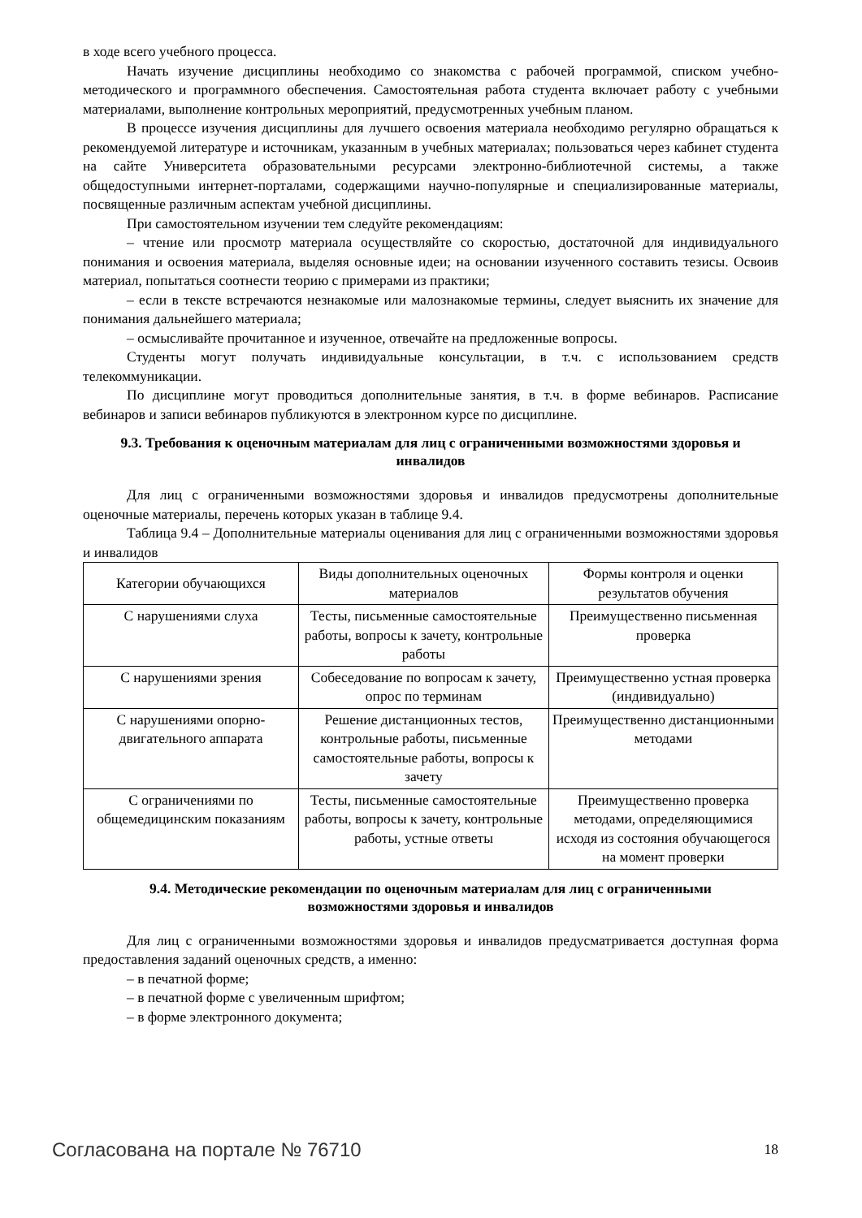в ходе всего учебного процесса.
Начать изучение дисциплины необходимо со знакомства с рабочей программой, списком учебно-методического и программного обеспечения. Самостоятельная работа студента включает работу с учебными материалами, выполнение контрольных мероприятий, предусмотренных учебным планом.
В процессе изучения дисциплины для лучшего освоения материала необходимо регулярно обращаться к рекомендуемой литературе и источникам, указанным в учебных материалах; пользоваться через кабинет студента на сайте Университета образовательными ресурсами электронно-библиотечной системы, а также общедоступными интернет-порталами, содержащими научно-популярные и специализированные материалы, посвященные различным аспектам учебной дисциплины.
При самостоятельном изучении тем следуйте рекомендациям:
– чтение или просмотр материала осуществляйте со скоростью, достаточной для индивидуального понимания и освоения материала, выделяя основные идеи; на основании изученного составить тезисы. Освоив материал, попытаться соотнести теорию с примерами из практики;
– если в тексте встречаются незнакомые или малознакомые термины, следует выяснить их значение для понимания дальнейшего материала;
– осмысливайте прочитанное и изученное, отвечайте на предложенные вопросы.
Студенты могут получать индивидуальные консультации, в т.ч. с использованием средств телекоммуникации.
По дисциплине могут проводиться дополнительные занятия, в т.ч. в форме вебинаров. Расписание вебинаров и записи вебинаров публикуются в электронном курсе по дисциплине.
9.3. Требования к оценочным материалам для лиц с ограниченными возможностями здоровья и инвалидов
Для лиц с ограниченными возможностями здоровья и инвалидов предусмотрены дополнительные оценочные материалы, перечень которых указан в таблице 9.4.
Таблица 9.4 – Дополнительные материалы оценивания для лиц с ограниченными возможностями здоровья и инвалидов
| Категории обучающихся | Виды дополнительных оценочных материалов | Формы контроля и оценки результатов обучения |
| С нарушениями слуха | Тесты, письменные самостоятельные работы, вопросы к зачету, контрольные работы | Преимущественно письменная проверка |
| С нарушениями зрения | Собеседование по вопросам к зачету, опрос по терминам | Преимущественно устная проверка (индивидуально) |
| С нарушениями опорно-двигательного аппарата | Решение дистанционных тестов, контрольные работы, письменные самостоятельные работы, вопросы к зачету | Преимущественно дистанционными методами |
| С ограничениями по общемедицинским показаниям | Тесты, письменные самостоятельные работы, вопросы к зачету, контрольные работы, устные ответы | Преимущественно проверка методами, определяющимися исходя из состояния обучающегося на момент проверки |
9.4. Методические рекомендации по оценочным материалам для лиц с ограниченными возможностями здоровья и инвалидов
Для лиц с ограниченными возможностями здоровья и инвалидов предусматривается доступная форма предоставления заданий оценочных средств, а именно:
– в печатной форме;
– в печатной форме с увеличенным шрифтом;
– в форме электронного документа;
Согласована на портале № 76710 18